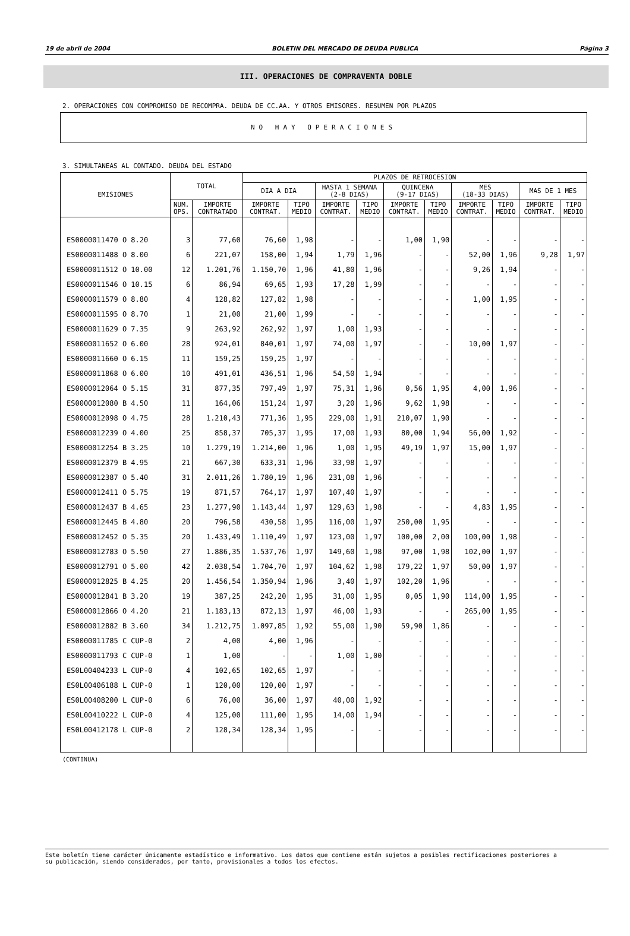19 de abril de 2004 BOLETIN DEL MERCADO DE DEUDA PUBLICA Página 3
III. OPERACIONES DE COMPRAVENTA DOBLE
2. OPERACIONES CON COMPROMISO DE RECOMPRA. DEUDA DE CC.AA. Y OTROS EMISORES. RESUMEN POR PLAZOS
NO HAY OPERACIONES
3. SIMULTANEAS AL CONTADO. DEUDA DEL ESTADO
| EMISIONES | TOTAL | | PLAZOS DE RETROCESION | | | | | | | | | |
| --- | --- | --- | --- | --- | --- | --- | --- | --- | --- | --- | --- | --- |
| | | | DIA A DIA | | HASTA 1 SEMANA (2-8 DIAS) | | QUINCENA (9-17 DIAS) | | MES (18-33 DIAS) | | MAS DE 1 MES | |
| | NUM. OPS. | IMPORTE CONTRATADO | IMPORTE CONTRAT. | TIPO MEDIO | IMPORTE CONTRAT. | TIPO MEDIO | IMPORTE CONTRAT. | TIPO MEDIO | IMPORTE CONTRAT. | TIPO MEDIO | IMPORTE CONTRAT. | TIPO MEDIO |
| ES0000011470 O 8.20 | 3 | 77,60 | 76,60 | 1,98 | - | - | 1,00 | 1,90 | - | - | - | - |
| ES0000011488 O 8.00 | 6 | 221,07 | 158,00 | 1,94 | 1,79 | 1,96 | - | - | 52,00 | 1,96 | 9,28 | 1,97 |
| ES0000011512 O 10.00 | 12 | 1.201,76 | 1.150,70 | 1,96 | 41,80 | 1,96 | - | - | 9,26 | 1,94 | - | - |
| ES0000011546 O 10.15 | 6 | 86,94 | 69,65 | 1,93 | 17,28 | 1,99 | - | - | - | - | - | - |
| ES0000011579 O 8.80 | 4 | 128,82 | 127,82 | 1,98 | - | - | - | - | 1,00 | 1,95 | - | - |
| ES0000011595 O 8.70 | 1 | 21,00 | 21,00 | 1,99 | - | - | - | - | - | - | - | - |
| ES0000011629 O 7.35 | 9 | 263,92 | 262,92 | 1,97 | 1,00 | 1,93 | - | - | - | - | - | - |
| ES0000011652 O 6.00 | 28 | 924,01 | 840,01 | 1,97 | 74,00 | 1,97 | - | - | 10,00 | 1,97 | - | - |
| ES0000011660 O 6.15 | 11 | 159,25 | 159,25 | 1,97 | - | - | - | - | - | - | - | - |
| ES0000011868 O 6.00 | 10 | 491,01 | 436,51 | 1,96 | 54,50 | 1,94 | - | - | - | - | - | - |
| ES0000012064 O 5.15 | 31 | 877,35 | 797,49 | 1,97 | 75,31 | 1,96 | 0,56 | 1,95 | 4,00 | 1,96 | - | - |
| ES0000012080 B 4.50 | 11 | 164,06 | 151,24 | 1,97 | 3,20 | 1,96 | 9,62 | 1,98 | - | - | - | - |
| ES0000012098 O 4.75 | 28 | 1.210,43 | 771,36 | 1,95 | 229,00 | 1,91 | 210,07 | 1,90 | - | - | - | - |
| ES0000012239 O 4.00 | 25 | 858,37 | 705,37 | 1,95 | 17,00 | 1,93 | 80,00 | 1,94 | 56,00 | 1,92 | - | - |
| ES0000012254 B 3.25 | 10 | 1.279,19 | 1.214,00 | 1,96 | 1,00 | 1,95 | 49,19 | 1,97 | 15,00 | 1,97 | - | - |
| ES0000012379 B 4.95 | 21 | 667,30 | 633,31 | 1,96 | 33,98 | 1,97 | - | - | - | - | - | - |
| ES0000012387 O 5.40 | 31 | 2.011,26 | 1.780,19 | 1,96 | 231,08 | 1,96 | - | - | - | - | - | - |
| ES0000012411 O 5.75 | 19 | 871,57 | 764,17 | 1,97 | 107,40 | 1,97 | - | - | - | - | - | - |
| ES0000012437 B 4.65 | 23 | 1.277,90 | 1.143,44 | 1,97 | 129,63 | 1,98 | - | - | 4,83 | 1,95 | - | - |
| ES0000012445 B 4.80 | 20 | 796,58 | 430,58 | 1,95 | 116,00 | 1,97 | 250,00 | 1,95 | - | - | - | - |
| ES0000012452 O 5.35 | 20 | 1.433,49 | 1.110,49 | 1,97 | 123,00 | 1,97 | 100,00 | 2,00 | 100,00 | 1,98 | - | - |
| ES0000012783 O 5.50 | 27 | 1.886,35 | 1.537,76 | 1,97 | 149,60 | 1,98 | 97,00 | 1,98 | 102,00 | 1,97 | - | - |
| ES0000012791 O 5.00 | 42 | 2.038,54 | 1.704,70 | 1,97 | 104,62 | 1,98 | 179,22 | 1,97 | 50,00 | 1,97 | - | - |
| ES0000012825 B 4.25 | 20 | 1.456,54 | 1.350,94 | 1,96 | 3,40 | 1,97 | 102,20 | 1,96 | - | - | - | - |
| ES0000012841 B 3.20 | 19 | 387,25 | 242,20 | 1,95 | 31,00 | 1,95 | 0,05 | 1,90 | 114,00 | 1,95 | - | - |
| ES0000012866 O 4.20 | 21 | 1.183,13 | 872,13 | 1,97 | 46,00 | 1,93 | - | - | 265,00 | 1,95 | - | - |
| ES0000012882 B 3.60 | 34 | 1.212,75 | 1.097,85 | 1,92 | 55,00 | 1,90 | 59,90 | 1,86 | - | - | - | - |
| ES0000011785 C CUP-0 | 2 | 4,00 | 4,00 | 1,96 | - | - | - | - | - | - | - | - |
| ES0000011793 C CUP-0 | 1 | 1,00 | - | - | 1,00 | 1,00 | - | - | - | - | - | - |
| ES0L00404233 L CUP-0 | 4 | 102,65 | 102,65 | 1,97 | - | - | - | - | - | - | - | - |
| ES0L00406188 L CUP-0 | 1 | 120,00 | 120,00 | 1,97 | - | - | - | - | - | - | - | - |
| ES0L00408200 L CUP-0 | 6 | 76,00 | 36,00 | 1,97 | 40,00 | 1,92 | - | - | - | - | - | - |
| ES0L00410222 L CUP-0 | 4 | 125,00 | 111,00 | 1,95 | 14,00 | 1,94 | - | - | - | - | - | - |
| ES0L00412178 L CUP-0 | 2 | 128,34 | 128,34 | 1,95 | - | - | - | - | - | - | - | - |
(CONTINUA)
Este boletín tiene carácter únicamente estadístico e informativo. Los datos que contiene están sujetos a posibles rectificaciones posteriores a
su publicación, siendo considerados, por tanto, provisionales a todos los efectos.